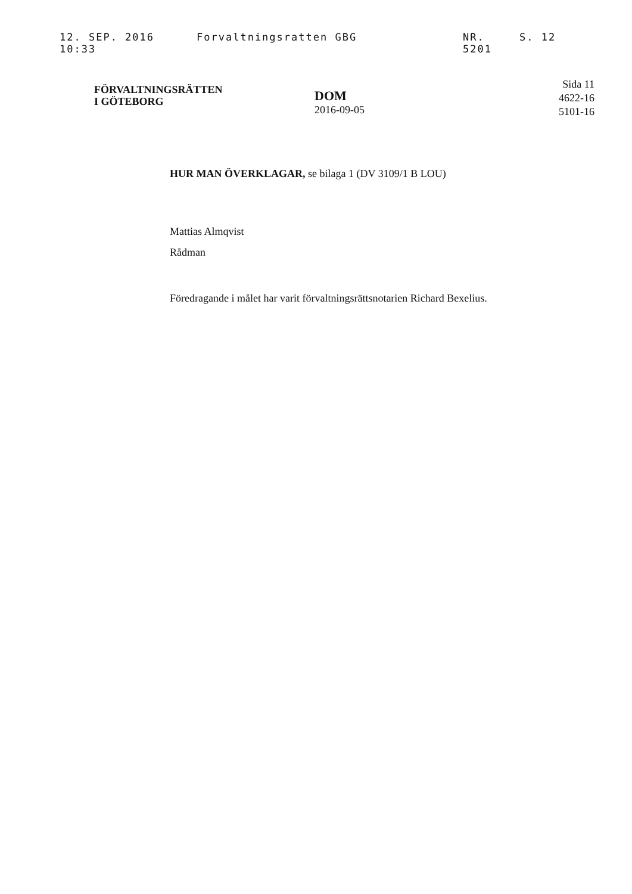12. SEP. 2016 10:33 Forvaltningsratten GBG NR. 5201 S. 12
FÖRVALTNINGSRÄTTEN
I GÖTEBORG
DOM
2016-09-05
Sida 11
4622-16
5101-16
HUR MAN ÖVERKLAGAR, se bilaga 1 (DV 3109/1 B LOU)
Mattias Almqvist
Rådman
Föredragande i målet har varit förvaltningsrättsnotarien Richard Bexelius.